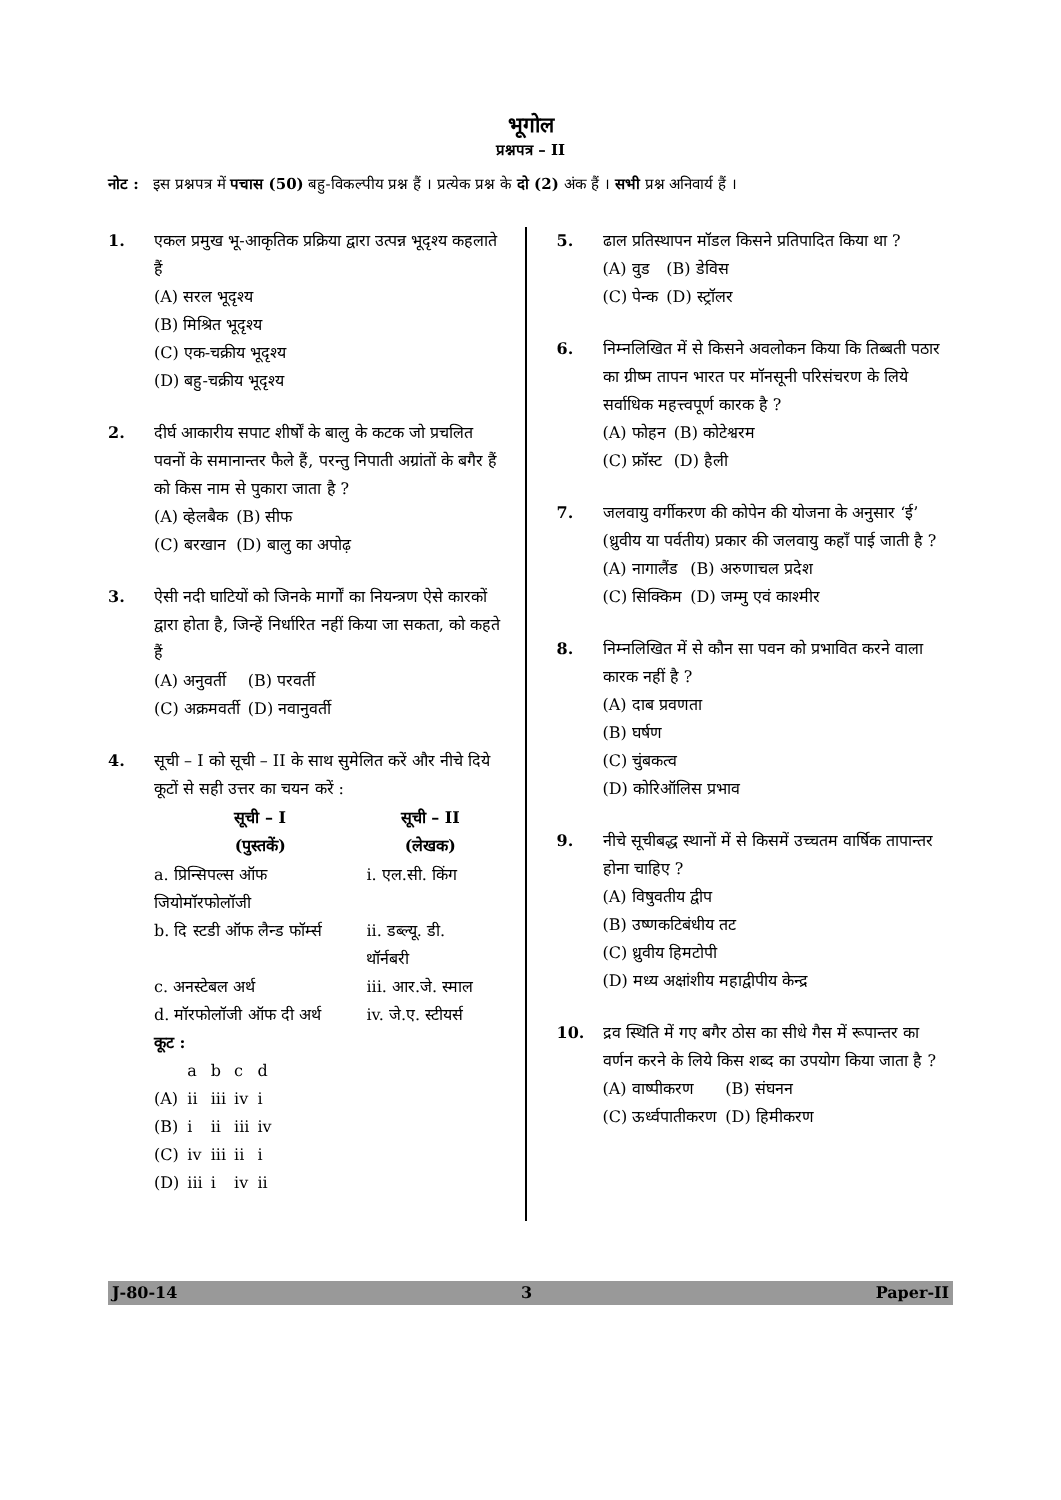भूगोल
प्रश्नपत्र – II
नोट : इस प्रश्नपत्र में पचास (50) बहु-विकल्पीय प्रश्न हैं । प्रत्येक प्रश्न के दो (2) अंक हैं । सभी प्रश्न अनिवार्य हैं ।
1. एकल प्रमुख भू-आकृतिक प्रक्रिया द्वारा उत्पन्न भूदृश्य कहलाते हैं
(A) सरल भूदृश्य
(B) मिश्रित भूदृश्य
(C) एक-चक्रीय भूदृश्य
(D) बहु-चक्रीय भूदृश्य
2. दीर्घ आकारीय सपाट शीर्षों के बालु के कटक जो प्रचलित पवनों के समानान्तर फैले हैं, परन्तु निपाती अग्रांतों के बगैर हैं को किस नाम से पुकारा जाता है ?
| (A) व्हेलबैक | (B) सीफ |
| (C) बरखान | (D) बालु का अपोढ़ |
3. ऐसी नदी घाटियों को जिनके मार्गों का नियन्त्रण ऐसे कारकों द्वारा होता है, जिन्हें निर्धारित नहीं किया जा सकता, को कहते हैं
| (A) अनुवर्ती | (B) परवर्ती |
| (C) अक्रमवर्ती | (D) नवानुवर्ती |
4. सूची – I को सूची – II के साथ सुमेलित करें और नीचे दिये कूटों से सही उत्तर का चयन करें :
| सूची – I (पुस्तकें) | सूची – II (लेखक) |
| --- | --- |
| a. प्रिन्सिपल्स ऑफ जियोमॉरफोलॉजी | i. एल.सी. किंग |
| b. दि स्टडी ऑफ लैन्ड फॉर्म्स | ii. डब्ल्यू. डी. थॉर्नबरी |
| c. अनस्टेबल अर्थ | iii. आर.जे. स्माल |
| d. मॉरफोलॉजी ऑफ दी अर्थ | iv. जे.ए. स्टीयर्स |
कूट :
| | a | b | c | d |
| (A) | ii | iii | iv | i |
| (B) | i | ii | iii | iv |
| (C) | iv | iii | ii | i |
| (D) | iii | i | iv | ii |
5. ढाल प्रतिस्थापन मॉडल किसने प्रतिपादित किया था ?
| (A) वुड | (B) डेविस |
| (C) पेन्क | (D) स्ट्रॉलर |
6. निम्नलिखित में से किसने अवलोकन किया कि तिब्बती पठार का ग्रीष्म तापन भारत पर मॉनसूनी परिसंचरण के लिये सर्वाधिक महत्त्वपूर्ण कारक है ?
| (A) फोहन | (B) कोटेश्वरम |
| (C) फ्रॉस्ट | (D) हैली |
7. जलवायु वर्गीकरण की कोपेन की योजना के अनुसार ‘ई’ (ध्रुवीय या पर्वतीय) प्रकार की जलवायु कहाँ पाई जाती है ?
| (A) नागालैंड | (B) अरुणाचल प्रदेश |
| (C) सिक्किम | (D) जम्मु एवं काश्मीर |
8. निम्नलिखित में से कौन सा पवन को प्रभावित करने वाला कारक नहीं है ?
(A) दाब प्रवणता
(B) घर्षण
(C) चुंबकत्व
(D) कोरिऑलिस प्रभाव
9. नीचे सूचीबद्ध स्थानों में से किसमें उच्चतम वार्षिक तापान्तर होना चाहिए ?
(A) विषुवतीय द्वीप
(B) उष्णकटिबंधीय तट
(C) ध्रुवीय हिमटोपी
(D) मध्य अक्षांशीय महाद्वीपीय केन्द्र
10. द्रव स्थिति में गए बगैर ठोस का सीधे गैस में रूपान्तर का वर्णन करने के लिये किस शब्द का उपयोग किया जाता है ?
| (A) वाष्पीकरण | (B) संघनन |
| (C) ऊर्ध्वपातीकरण | (D) हिमीकरण |
J-80-14 3 Paper-II